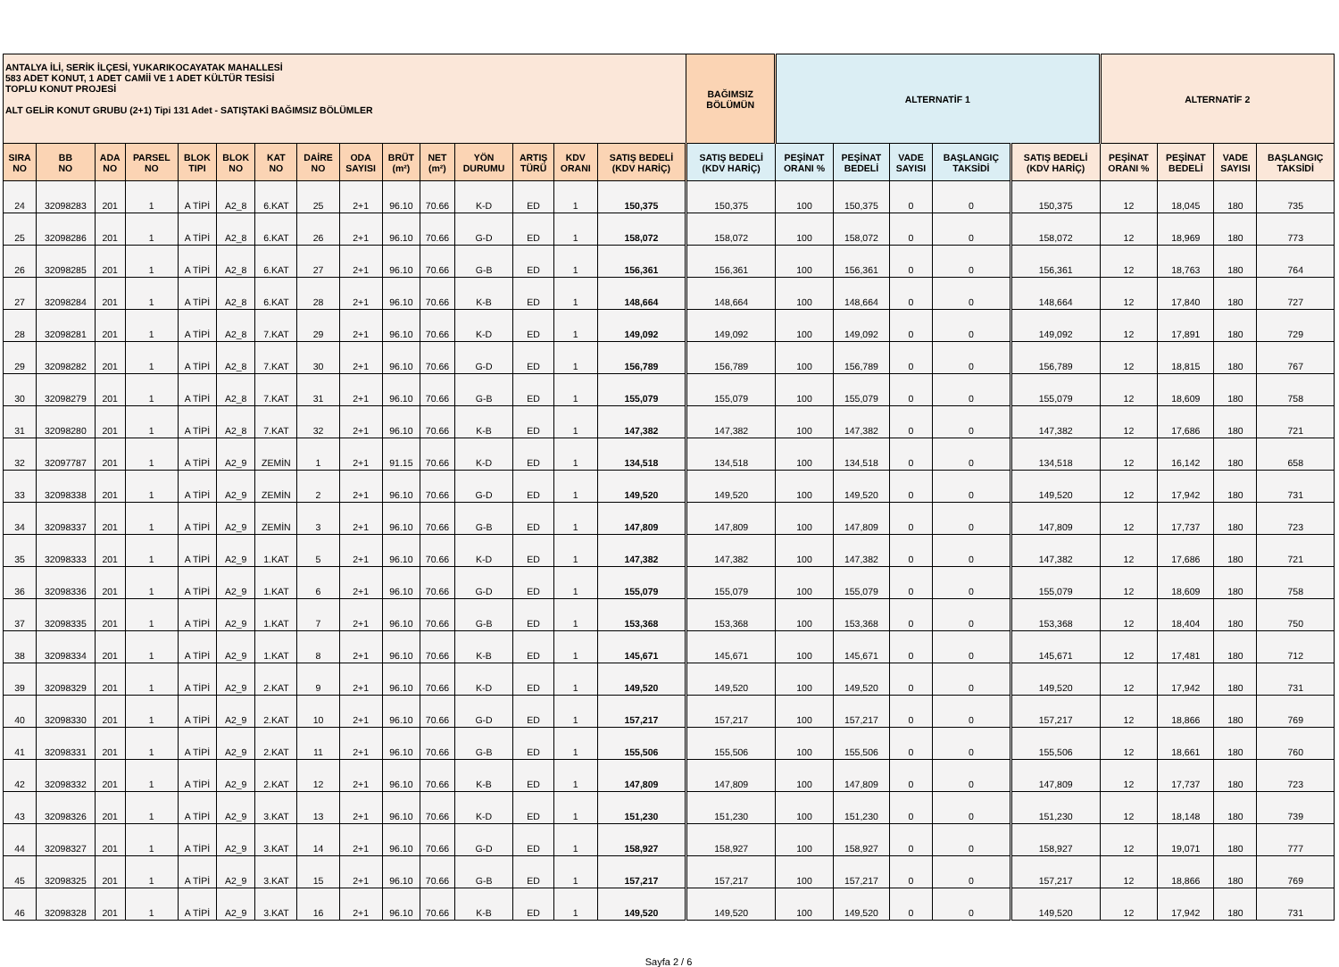| ANTALYA İLİ, SERİK İLÇESİ, YUKARIKOCAYATAK MAHALLESİ 583 ADET KONUT, 1 ADET CAMİİ VE 1 ADET KÜLTÜR TESİSİ TOPLU KONUT PROJESİ ALT GELİR KONUT GRUBU (2+1) Tipi 131 Adet - SATIŞTAKİ BAĞIMSIZ BÖLÜMLER | | | | | | | | | | | | | | | BAĞIMSIZ BÖLÜMÜN | ALTERNATİF 1 | | | | | ALTERNATİF 2 | | | |
| --- | --- | --- | --- | --- | --- | --- | --- | --- | --- | --- | --- | --- | --- | --- | --- | --- | --- | --- | --- | --- | --- | --- | --- | --- |
| SIRA NO | BB NO | ADA NO | PARSEL NO | BLOK TIPI | BLOK NO | KAT NO | DAİRE NO | ODA SAYISI | BRÜT (m²) | NET (m²) | YÖN DURUMU | ARTIŞ TÜRÜ | KDV ORANI | SATIŞ BEDELİ (KDV HARİÇ) | SATIŞ BEDELİ (KDV HARİÇ) | PEŞİNAT ORANI % | PEŞİNAT BEDELİ | VADE SAYISI | BAŞLANGIÇ TAKSİDİ | SATIŞ BEDELİ (KDV HARİÇ) | PEŞİNAT ORANI % | PEŞİNAT BEDELİ | VADE SAYISI | BAŞLANGIÇ TAKSİDİ |
| 24 | 32098283 | 201 | 1 | A TİPİ | A2_8 | 6.KAT | 25 | 2+1 | 96.10 | 70.66 | K-D | ED | 1 | 150,375 | 150,375 | 100 | 150,375 | 0 | 0 | 150,375 | 12 | 18,045 | 180 | 735 |
| 25 | 32098286 | 201 | 1 | A TİPİ | A2_8 | 6.KAT | 26 | 2+1 | 96.10 | 70.66 | G-D | ED | 1 | 158,072 | 158,072 | 100 | 158,072 | 0 | 0 | 158,072 | 12 | 18,969 | 180 | 773 |
| 26 | 32098285 | 201 | 1 | A TİPİ | A2_8 | 6.KAT | 27 | 2+1 | 96.10 | 70.66 | G-B | ED | 1 | 156,361 | 156,361 | 100 | 156,361 | 0 | 0 | 156,361 | 12 | 18,763 | 180 | 764 |
| 27 | 32098284 | 201 | 1 | A TİPİ | A2_8 | 6.KAT | 28 | 2+1 | 96.10 | 70.66 | K-B | ED | 1 | 148,664 | 148,664 | 100 | 148,664 | 0 | 0 | 148,664 | 12 | 17,840 | 180 | 727 |
| 28 | 32098281 | 201 | 1 | A TİPİ | A2_8 | 7.KAT | 29 | 2+1 | 96.10 | 70.66 | K-D | ED | 1 | 149,092 | 149,092 | 100 | 149,092 | 0 | 0 | 149,092 | 12 | 17,891 | 180 | 729 |
| 29 | 32098282 | 201 | 1 | A TİPİ | A2_8 | 7.KAT | 30 | 2+1 | 96.10 | 70.66 | G-D | ED | 1 | 156,789 | 156,789 | 100 | 156,789 | 0 | 0 | 156,789 | 12 | 18,815 | 180 | 767 |
| 30 | 32098279 | 201 | 1 | A TİPİ | A2_8 | 7.KAT | 31 | 2+1 | 96.10 | 70.66 | G-B | ED | 1 | 155,079 | 155,079 | 100 | 155,079 | 0 | 0 | 155,079 | 12 | 18,609 | 180 | 758 |
| 31 | 32098280 | 201 | 1 | A TİPİ | A2_8 | 7.KAT | 32 | 2+1 | 96.10 | 70.66 | K-B | ED | 1 | 147,382 | 147,382 | 100 | 147,382 | 0 | 0 | 147,382 | 12 | 17,686 | 180 | 721 |
| 32 | 32097787 | 201 | 1 | A TİPİ | A2_9 | ZEMİN | 1 | 2+1 | 91.15 | 70.66 | K-D | ED | 1 | 134,518 | 134,518 | 100 | 134,518 | 0 | 0 | 134,518 | 12 | 16,142 | 180 | 658 |
| 33 | 32098338 | 201 | 1 | A TİPİ | A2_9 | ZEMİN | 2 | 2+1 | 96.10 | 70.66 | G-D | ED | 1 | 149,520 | 149,520 | 100 | 149,520 | 0 | 0 | 149,520 | 12 | 17,942 | 180 | 731 |
| 34 | 32098337 | 201 | 1 | A TİPİ | A2_9 | ZEMİN | 3 | 2+1 | 96.10 | 70.66 | G-B | ED | 1 | 147,809 | 147,809 | 100 | 147,809 | 0 | 0 | 147,809 | 12 | 17,737 | 180 | 723 |
| 35 | 32098333 | 201 | 1 | A TİPİ | A2_9 | 1.KAT | 5 | 2+1 | 96.10 | 70.66 | K-D | ED | 1 | 147,382 | 147,382 | 100 | 147,382 | 0 | 0 | 147,382 | 12 | 17,686 | 180 | 721 |
| 36 | 32098336 | 201 | 1 | A TİPİ | A2_9 | 1.KAT | 6 | 2+1 | 96.10 | 70.66 | G-D | ED | 1 | 155,079 | 155,079 | 100 | 155,079 | 0 | 0 | 155,079 | 12 | 18,609 | 180 | 758 |
| 37 | 32098335 | 201 | 1 | A TİPİ | A2_9 | 1.KAT | 7 | 2+1 | 96.10 | 70.66 | G-B | ED | 1 | 153,368 | 153,368 | 100 | 153,368 | 0 | 0 | 153,368 | 12 | 18,404 | 180 | 750 |
| 38 | 32098334 | 201 | 1 | A TİPİ | A2_9 | 1.KAT | 8 | 2+1 | 96.10 | 70.66 | K-B | ED | 1 | 145,671 | 145,671 | 100 | 145,671 | 0 | 0 | 145,671 | 12 | 17,481 | 180 | 712 |
| 39 | 32098329 | 201 | 1 | A TİPİ | A2_9 | 2.KAT | 9 | 2+1 | 96.10 | 70.66 | K-D | ED | 1 | 149,520 | 149,520 | 100 | 149,520 | 0 | 0 | 149,520 | 12 | 17,942 | 180 | 731 |
| 40 | 32098330 | 201 | 1 | A TİPİ | A2_9 | 2.KAT | 10 | 2+1 | 96.10 | 70.66 | G-D | ED | 1 | 157,217 | 157,217 | 100 | 157,217 | 0 | 0 | 157,217 | 12 | 18,866 | 180 | 769 |
| 41 | 32098331 | 201 | 1 | A TİPİ | A2_9 | 2.KAT | 11 | 2+1 | 96.10 | 70.66 | G-B | ED | 1 | 155,506 | 155,506 | 100 | 155,506 | 0 | 0 | 155,506 | 12 | 18,661 | 180 | 760 |
| 42 | 32098332 | 201 | 1 | A TİPİ | A2_9 | 2.KAT | 12 | 2+1 | 96.10 | 70.66 | K-B | ED | 1 | 147,809 | 147,809 | 100 | 147,809 | 0 | 0 | 147,809 | 12 | 17,737 | 180 | 723 |
| 43 | 32098326 | 201 | 1 | A TİPİ | A2_9 | 3.KAT | 13 | 2+1 | 96.10 | 70.66 | K-D | ED | 1 | 151,230 | 151,230 | 100 | 151,230 | 0 | 0 | 151,230 | 12 | 18,148 | 180 | 739 |
| 44 | 32098327 | 201 | 1 | A TİPİ | A2_9 | 3.KAT | 14 | 2+1 | 96.10 | 70.66 | G-D | ED | 1 | 158,927 | 158,927 | 100 | 158,927 | 0 | 0 | 158,927 | 12 | 19,071 | 180 | 777 |
| 45 | 32098325 | 201 | 1 | A TİPİ | A2_9 | 3.KAT | 15 | 2+1 | 96.10 | 70.66 | G-B | ED | 1 | 157,217 | 157,217 | 100 | 157,217 | 0 | 0 | 157,217 | 12 | 18,866 | 180 | 769 |
| 46 | 32098328 | 201 | 1 | A TİPİ | A2_9 | 3.KAT | 16 | 2+1 | 96.10 | 70.66 | K-B | ED | 1 | 149,520 | 149,520 | 100 | 149,520 | 0 | 0 | 149,520 | 12 | 17,942 | 180 | 731 |
Sayfa 2 / 6